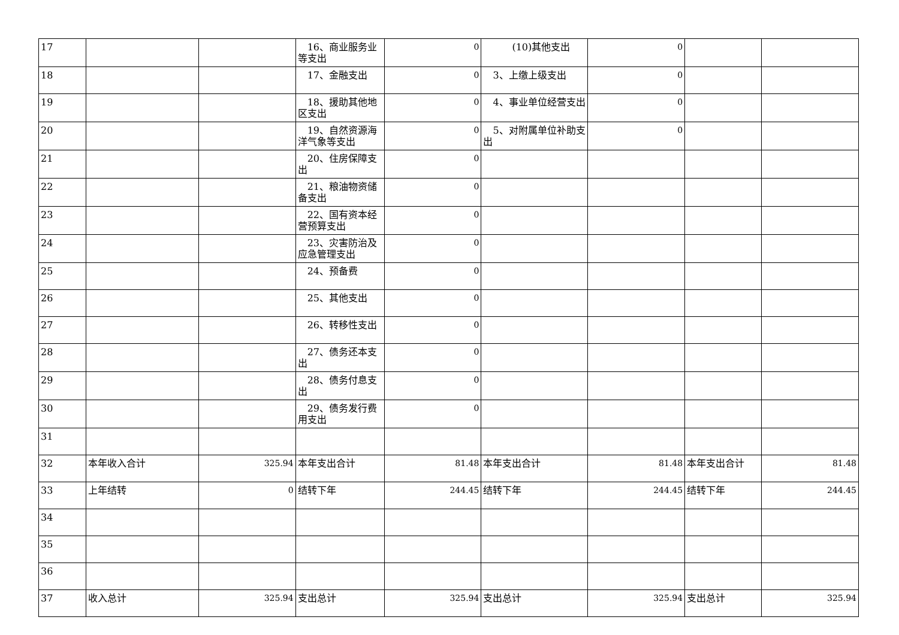| 17 | | | 16、商业服务业等支出 | 0 | (10)其他支出 | 0 | | |
| 18 | | | 17、金融支出 | 0 | 3、上缴上级支出 | 0 | | |
| 19 | | | 18、援助其他地区支出 | 0 | 4、事业单位经营支出 | 0 | | |
| 20 | | | 19、自然资源海洋气象等支出 | 0 | 5、对附属单位补助支出 | 0 | | |
| 21 | | | 20、住房保障支出 | 0 | | | | |
| 22 | | | 21、粮油物资储备支出 | 0 | | | | |
| 23 | | | 22、国有资本经营预算支出 | 0 | | | | |
| 24 | | | 23、灾害防治及应急管理支出 | 0 | | | | |
| 25 | | | 24、预备费 | 0 | | | | |
| 26 | | | 25、其他支出 | 0 | | | | |
| 27 | | | 26、转移性支出 | 0 | | | | |
| 28 | | | 27、债务还本支出 | 0 | | | | |
| 29 | | | 28、债务付息支出 | 0 | | | | |
| 30 | | | 29、债务发行费用支出 | 0 | | | | |
| 31 | | | | | | | | |
| 32 | 本年收入合计 | 325.94 | 本年支出合计 | 81.48 | 本年支出合计 | 81.48 | 本年支出合计 | 81.48 |
| 33 | 上年结转 | 0 | 结转下年 | 244.45 | 结转下年 | 244.45 | 结转下年 | 244.45 |
| 34 | | | | | | | | |
| 35 | | | | | | | | |
| 36 | | | | | | | | |
| 37 | 收入总计 | 325.94 | 支出总计 | 325.94 | 支出总计 | 325.94 | 支出总计 | 325.94 |